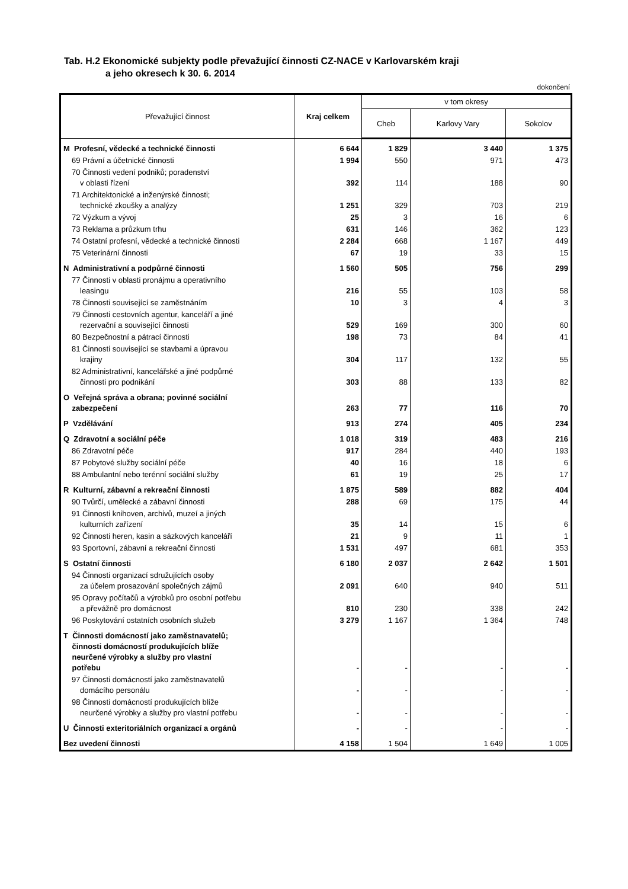Tab. H.2 Ekonomické subjekty podle převažující činnosti CZ-NACE v Karlovarském kraji
a jeho okresech k 30. 6. 2014
dokončení
| Převažující činnost | Kraj celkem | v tom okresy | | |
| --- | --- | --- | --- | --- |
| | | Cheb | Karlovy Vary | Sokolov |
| M Profesní, vědecké a technické činnosti | 6 644 | 1 829 | 3 440 | 1 375 |
| 69 Právní a účetnické činnosti | 1 994 | 550 | 971 | 473 |
| 70 Činnosti vedení podniků; poradenství v oblasti řízení | 392 | 114 | 188 | 90 |
| 71 Architektonické a inženýrské činnosti; technické zkoušky a analýzy | 1 251 | 329 | 703 | 219 |
| 72 Výzkum a vývoj | 25 | 3 | 16 | 6 |
| 73 Reklama a průzkum trhu | 631 | 146 | 362 | 123 |
| 74 Ostatní profesní, vědecké a technické činnosti | 2 284 | 668 | 1 167 | 449 |
| 75 Veterinární činnosti | 67 | 19 | 33 | 15 |
| N Administrativní a podpůrné činnosti | 1 560 | 505 | 756 | 299 |
| 77 Činnosti v oblasti pronájmu a operativního leasingu | 216 | 55 | 103 | 58 |
| 78 Činnosti související se zaměstnáním | 10 | 3 | 4 | 3 |
| 79 Činnosti cestovních agentur, kanceláří a jiné rezervační a související činnosti | 529 | 169 | 300 | 60 |
| 80 Bezpečnostní a pátrací činnosti | 198 | 73 | 84 | 41 |
| 81 Činnosti související se stavbami a úpravou krajiny | 304 | 117 | 132 | 55 |
| 82 Administrativní, kancelářské a jiné podpůrné činnosti pro podnikání | 303 | 88 | 133 | 82 |
| O Veřejná správa a obrana; povinné sociální zabezpečení | 263 | 77 | 116 | 70 |
| P Vzdělávání | 913 | 274 | 405 | 234 |
| Q Zdravotní a sociální péče | 1 018 | 319 | 483 | 216 |
| 86 Zdravotní péče | 917 | 284 | 440 | 193 |
| 87 Pobytové služby sociální péče | 40 | 16 | 18 | 6 |
| 88 Ambulantní nebo terénní sociální služby | 61 | 19 | 25 | 17 |
| R Kulturní, zábavní a rekreační činnosti | 1 875 | 589 | 882 | 404 |
| 90 Tvůrčí, umělecké a zábavní činnosti | 288 | 69 | 175 | 44 |
| 91 Činnosti knihoven, archivů, muzeí a jiných kulturních zařízení | 35 | 14 | 15 | 6 |
| 92 Činnosti heren, kasin a sázkových kanceláří | 21 | 9 | 11 | 1 |
| 93 Sportovní, zábavní a rekreační činnosti | 1 531 | 497 | 681 | 353 |
| S Ostatní činnosti | 6 180 | 2 037 | 2 642 | 1 501 |
| 94 Činnosti organizací sdružujících osoby za účelem prosazování společných zájmů | 2 091 | 640 | 940 | 511 |
| 95 Opravy počítačů a výrobků pro osobní potřebu a převážně pro domácnost | 810 | 230 | 338 | 242 |
| 96 Poskytování ostatních osobních služeb | 3 279 | 1 167 | 1 364 | 748 |
| T Činnosti domácností jako zaměstnavatelů; činnosti domácností produkujících blíže neurčené výrobky a služby pro vlastní potřebu | - | - | - | - |
| 97 Činnosti domácností jako zaměstnavatelů domácího personálu | - | - | - | - |
| 98 Činnosti domácností produkujících blíže neurčené výrobky a služby pro vlastní potřebu | - | - | - | - |
| U Činnosti exteritoriálních organizací a orgánů | - | - | - | - |
| Bez uvedení činnosti | 4 158 | 1 504 | 1 649 | 1 005 |